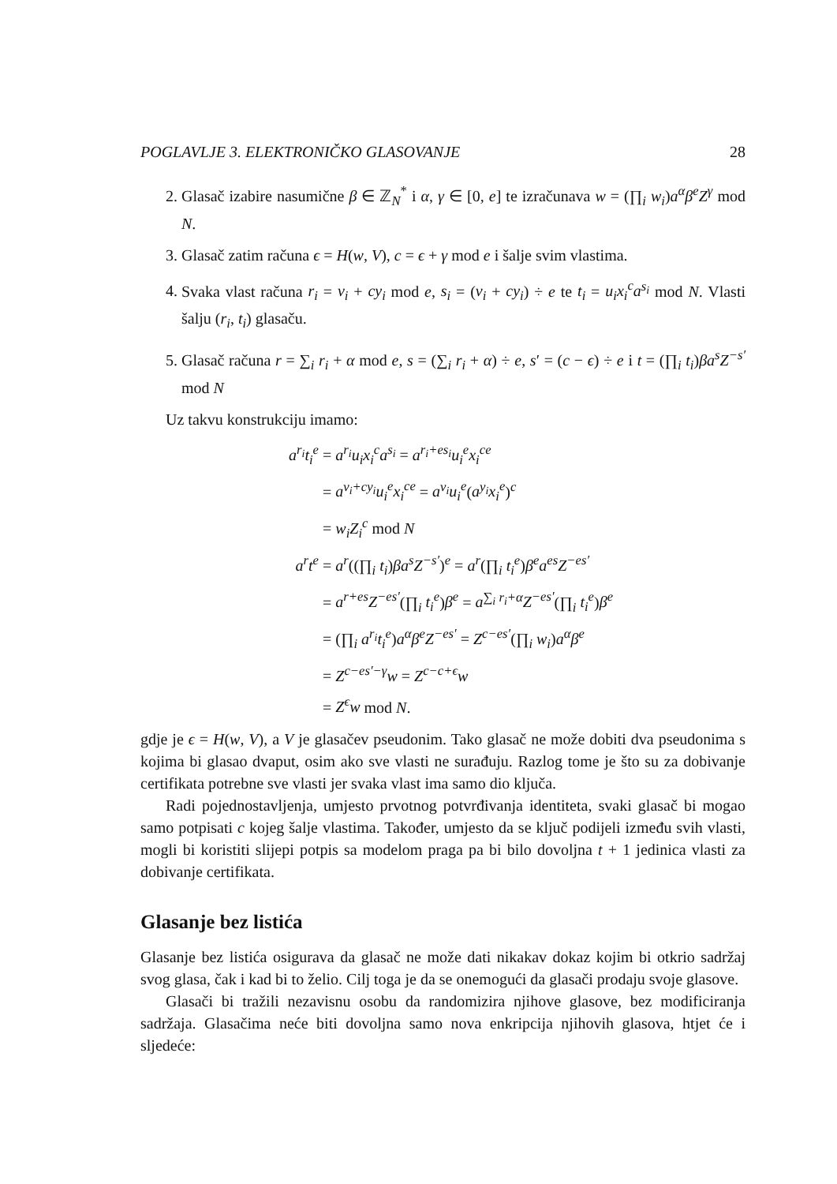POGLAVLJE 3. ELEKTRONIČKO GLASOVANJE 28
2. Glasač izabire nasumične β ∈ ℤ<sub>N</sub><sup>*</sup> i α, γ ∈ [0, e] te izračunava w = (∏<sub>i</sub> w<sub>i</sub>)a<sup>α</sup>β<sup>e</sup>Z<sup>γ</sup> mod N.
3. Glasač zatim računa ϵ = H(w, V), c = ϵ + γ mod e i šalje svim vlastima.
4. Svaka vlast računa r<sub>i</sub> = v<sub>i</sub> + cy<sub>i</sub> mod e, s<sub>i</sub> = (v<sub>i</sub> + cy<sub>i</sub>) ÷ e te t<sub>i</sub> = u<sub>i</sub>x<sub>i</sub><sup>c</sup>a<sup>s<sub>i</sub></sup> mod N. Vlasti šalju (r<sub>i</sub>, t<sub>i</sub>) glasaču.
5. Glasač računa r = ∑<sub>i</sub> r<sub>i</sub> + α mod e, s = (∑<sub>i</sub> r<sub>i</sub> + α) ÷ e, s′ = (c − ϵ) ÷ e i t = (∏<sub>i</sub> t<sub>i</sub>)βa<sup>s</sup>Z<sup>−s′</sup> mod N
Uz takvu konstrukciju imamo:
a<sup>r<sub>i</sub></sup>t<sub>i</sub><sup>e</sup> = a<sup>r<sub>i</sub></sup>u<sub>i</sub>x<sub>i</sub><sup>c</sup>a<sup>s<sub>i</sub></sup> = a<sup>r<sub>i</sub>+es<sub>i</sub></sup>u<sub>i</sub><sup>e</sup>x<sub>i</sub><sup>ce</sup>
= a<sup>v<sub>i</sub>+cy<sub>i</sub></sup>u<sub>i</sub><sup>e</sup>x<sub>i</sub><sup>ce</sup> = a<sup>v<sub>i</sub></sup>u<sub>i</sub><sup>e</sup>(a<sup>y<sub>i</sub></sup>x<sub>i</sub><sup>e</sup>)<sup>c</sup>
= w<sub>i</sub>Z<sub>i</sub><sup>c</sup> mod N
a<sup>r</sup>t<sup>e</sup> = a<sup>r</sup>((∏<sub>i</sub> t<sub>i</sub>)βa<sup>s</sup>Z<sup>−s′</sup>)<sup>e</sup> = a<sup>r</sup>(∏<sub>i</sub> t<sub>i</sub><sup>e</sup>)β<sup>e</sup>a<sup>es</sup>Z<sup>−es′</sup>
= a<sup>r+es</sup>Z<sup>−es′</sup>(∏<sub>i</sub> t<sub>i</sub><sup>e</sup>)β<sup>e</sup> = a<sup>∑<sub>i</sub> r<sub>i</sub>+α</sup>Z<sup>−es′</sup>(∏<sub>i</sub> t<sub>i</sub><sup>e</sup>)β<sup>e</sup>
= (∏<sub>i</sub> a<sup>r<sub>i</sub></sup>t<sub>i</sub><sup>e</sup>)a<sup>α</sup>β<sup>e</sup>Z<sup>−es′</sup> = Z<sup>c−es′</sup>(∏<sub>i</sub> w<sub>i</sub>)a<sup>α</sup>β<sup>e</sup>
= Z<sup>c−es′−γ</sup>w = Z<sup>c−c+ϵ</sup>w
= Z<sup>ϵ</sup>w mod N.
gdje je ϵ = H(w, V), a V je glasačev pseudonim. Tako glasač ne može dobiti dva pseudonima s kojima bi glasao dvaput, osim ako sve vlasti ne surađuju. Razlog tome je što su za dobivanje certifikata potrebne sve vlasti jer svaka vlast ima samo dio ključa.
Radi pojednostavljenja, umjesto prvotnog potvrđivanja identiteta, svaki glasač bi mogao samo potpisati c kojeg šalje vlastima. Također, umjesto da se ključ podijeli između svih vlasti, mogli bi koristiti slijepi potpis sa modelom praga pa bi bilo dovoljna t + 1 jedinica vlasti za dobivanje certifikata.
Glasanje bez listića
Glasanje bez listića osigurava da glasač ne može dati nikakav dokaz kojim bi otkrio sadržaj svog glasa, čak i kad bi to želio. Cilj toga je da se onemogući da glasači prodaju svoje glasove.
Glasači bi tražili nezavisnu osobu da randomizira njihove glasove, bez modificiranja sadržaja. Glasačima neće biti dovoljna samo nova enkripcija njihovih glasova, htjet će i sljedeće: